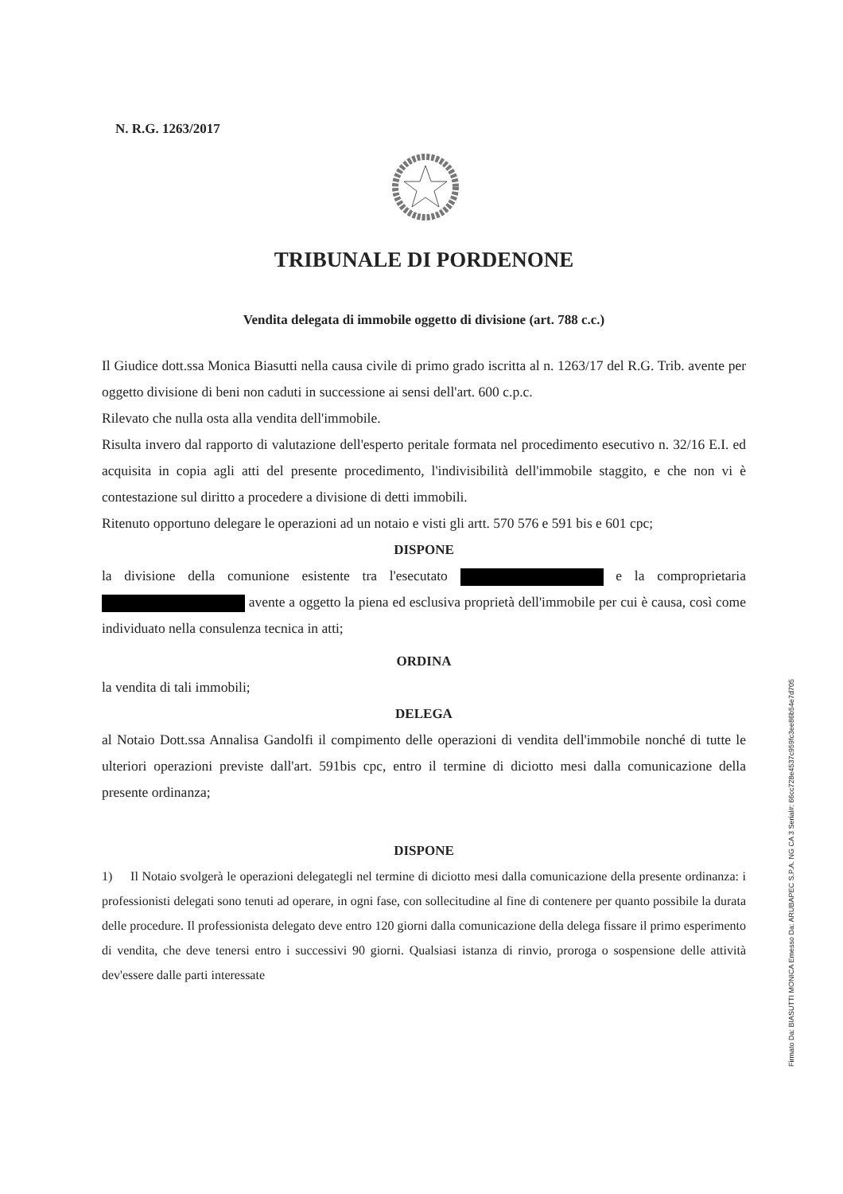N. R.G. 1263/2017
TRIBUNALE DI PORDENONE
Vendita delegata di immobile oggetto di divisione (art. 788 c.c.)
Il Giudice dott.ssa Monica Biasutti nella causa civile di primo grado iscritta al n. 1263/17 del R.G. Trib. avente per oggetto divisione di beni non caduti in successione ai sensi dell'art. 600 c.p.c.
Rilevato che nulla osta alla vendita dell'immobile.
Risulta invero dal rapporto di valutazione dell'esperto peritale formata nel procedimento esecutivo n. 32/16 E.I. ed acquisita in copia agli atti del presente procedimento, l'indivisibilità dell'immobile staggito, e che non vi è contestazione sul diritto a procedere a divisione di detti immobili.
Ritenuto opportuno delegare le operazioni ad un notaio e visti gli artt. 570 576 e 591 bis e 601 cpc;
DISPONE
la divisione della comunione esistente tra l'esecutato e la comproprietaria avente a oggetto la piena ed esclusiva proprietà dell'immobile per cui è causa, così come individuato nella consulenza tecnica in atti;
ORDINA
la vendita di tali immobili;
DELEGA
al Notaio Dott.ssa Annalisa Gandolfi il compimento delle operazioni di vendita dell'immobile nonché di tutte le ulteriori operazioni previste dall'art. 591bis cpc, entro il termine di diciotto mesi dalla comunicazione della presente ordinanza;
DISPONE
1) Il Notaio svolgerà le operazioni delegategli nel termine di diciotto mesi dalla comunicazione della presente ordinanza: i professionisti delegati sono tenuti ad operare, in ogni fase, con sollecitudine al fine di contenere per quanto possibile la durata delle procedure. Il professionista delegato deve entro 120 giorni dalla comunicazione della delega fissare il primo esperimento di vendita, che deve tenersi entro i successivi 90 giorni. Qualsiasi istanza di rinvio, proroga o sospensione delle attività dev'essere dalle parti interessate
Firmato Da: BIASUTTI MONICA Emesso Da: ARUBAPEC S.P.A. NG CA 3 Serial#: 66cc728e4537c959fc3ee86b54e7d705